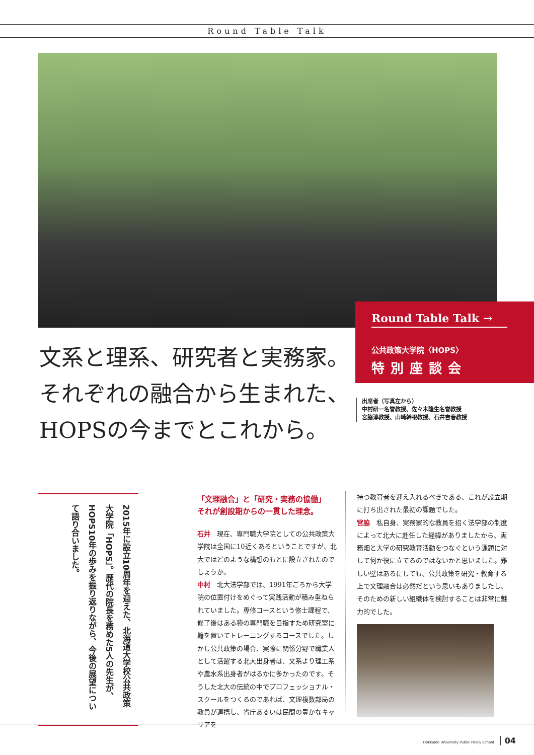Round Table Talk
Round Table Talk →
公共政策大学院〈HOPS〉
特別座談会
文系と理系、研究者と実務家。
それぞれの融合から生まれた、
HOPSの今までとこれから。
出席者（写真左から）
中村研一名誉教授、佐々木隆生名誉教授
宮脇淳教授、山崎幹根教授、石井吉春教授
2015年に設立10周年を迎えた、北海道大学校公共政策大学院「HOPS」。歴代の院長を務めた5人の先生が、HOPS10年の歩みを振り返りながら、今後の展望について語り合いました。
「文理融合」と「研究・実務の協働」
それが創設期からの一貫した理念。
石井　現在、専門職大学院としての公共政策大学院は全国に10近くあるということですが、北大ではどのような構想のもとに設立されたのでしょうか。
中村　北大法学部では、1991年ごろから大学院の位置付けをめぐって実践活動が積み重ねられていました。専修コースという修士課程で、修了後はある種の専門職を目指すため研究室に籍を置いてトレーニングするコースでした。しかし公共政策の場合、実際に関係分野で職業人として活躍する北大出身者は、文系より理工系や農水系出身者がはるかに多かったのです。そうした北大の伝統の中でプロフェッショナル・スクールをつくるのであれば、文理複数部局の教員が連携し、省庁あるいは民間の豊かなキャリアを
持つ教育者を迎え入れるべきである、これが設立期に打ち出された最初の課題でした。
宮脇　私自身、実務家的な教員を招く法学部の制度によって北大に赴任した経緯がありましたから、実務畑と大学の研究教育活動をつなぐという課題に対して何か役に立てるのではないかと思いました。難しい壁はあるにしても、公共政策を研究・教育する上で文理融合は必然だという思いもありましたし、そのための新しい組織体を検討することは非常に魅力的でした。
Hokkaido University Public Policy School 04